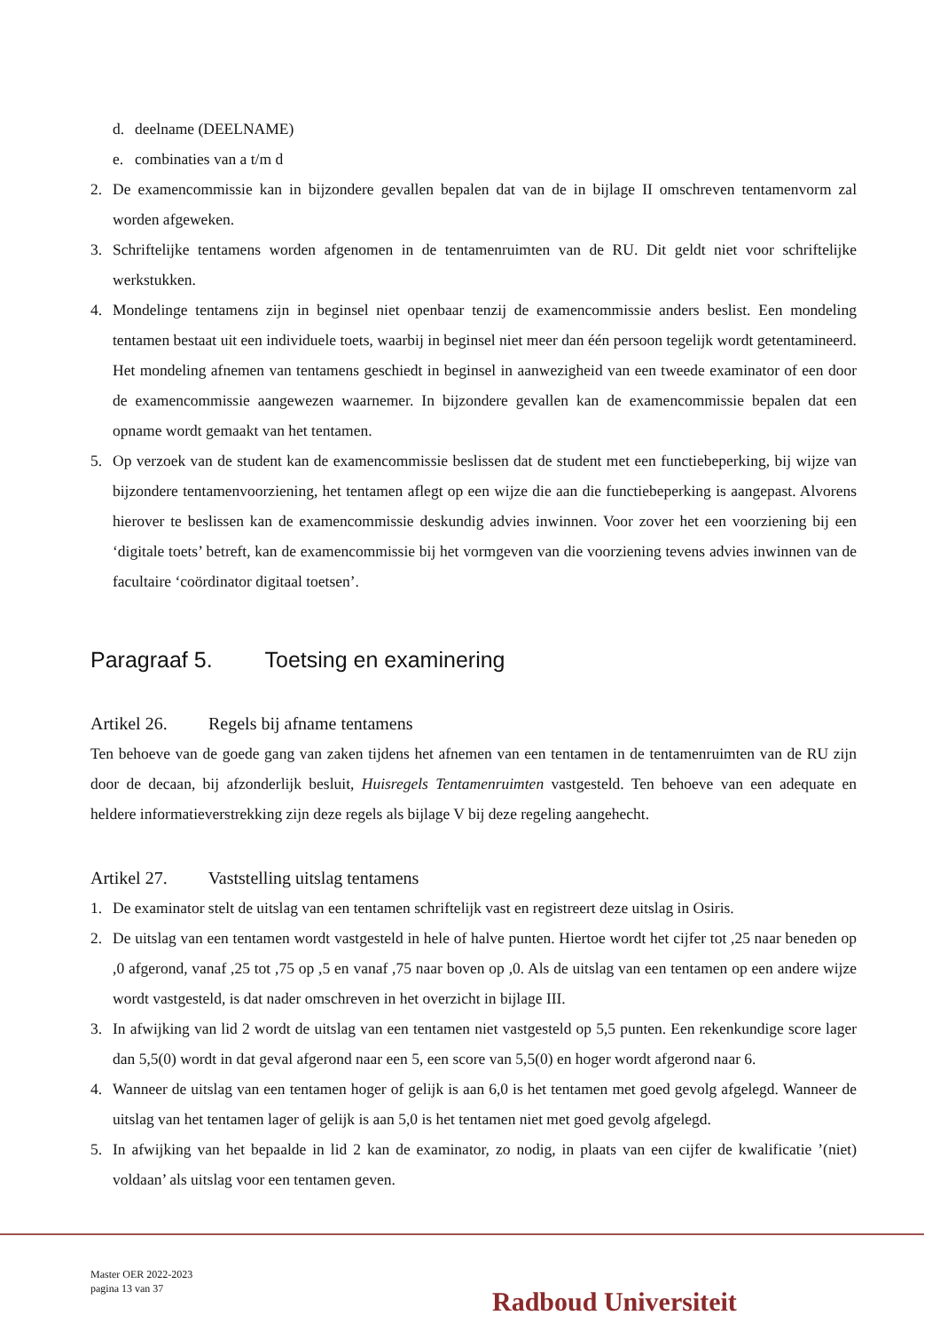d. deelname (DEELNAME)
e. combinaties van a t/m d
2. De examencommissie kan in bijzondere gevallen bepalen dat van de in bijlage II omschreven tentamenvorm zal worden afgeweken.
3. Schriftelijke tentamens worden afgenomen in de tentamenruimten van de RU. Dit geldt niet voor schriftelijke werkstukken.
4. Mondelinge tentamens zijn in beginsel niet openbaar tenzij de examencommissie anders beslist. Een mondeling tentamen bestaat uit een individuele toets, waarbij in beginsel niet meer dan één persoon tegelijk wordt getentamineerd. Het mondeling afnemen van tentamens geschiedt in beginsel in aanwezigheid van een tweede examinator of een door de examencommissie aangewezen waarnemer. In bijzondere gevallen kan de examencommissie bepalen dat een opname wordt gemaakt van het tentamen.
5. Op verzoek van de student kan de examencommissie beslissen dat de student met een functiebeperking, bij wijze van bijzondere tentamenvoorziening, het tentamen aflegt op een wijze die aan die functiebeperking is aangepast. Alvorens hierover te beslissen kan de examencommissie deskundig advies inwinnen. Voor zover het een voorziening bij een ‘digitale toets’ betreft, kan de examencommissie bij het vormgeven van die voorziening tevens advies inwinnen van de facultaire ‘coördinator digitaal toetsen’.
Paragraaf 5. Toetsing en examinering
Artikel 26. Regels bij afname tentamens
Ten behoeve van de goede gang van zaken tijdens het afnemen van een tentamen in de tentamenruimten van de RU zijn door de decaan, bij afzonderlijk besluit, Huisregels Tentamenruimten vastgesteld. Ten behoeve van een adequate en heldere informatieverstrekking zijn deze regels als bijlage V bij deze regeling aangehecht.
Artikel 27. Vaststelling uitslag tentamens
1. De examinator stelt de uitslag van een tentamen schriftelijk vast en registreert deze uitslag in Osiris.
2. De uitslag van een tentamen wordt vastgesteld in hele of halve punten. Hiertoe wordt het cijfer tot ,25 naar beneden op ,0 afgerond, vanaf ,25 tot ,75 op ,5 en vanaf ,75 naar boven op ,0. Als de uitslag van een tentamen op een andere wijze wordt vastgesteld, is dat nader omschreven in het overzicht in bijlage III.
3. In afwijking van lid 2 wordt de uitslag van een tentamen niet vastgesteld op 5,5 punten. Een rekenkundige score lager dan 5,5(0) wordt in dat geval afgerond naar een 5, een score van 5,5(0) en hoger wordt afgerond naar 6.
4. Wanneer de uitslag van een tentamen hoger of gelijk is aan 6,0 is het tentamen met goed gevolg afgelegd. Wanneer de uitslag van het tentamen lager of gelijk is aan 5,0 is het tentamen niet met goed gevolg afgelegd.
5. In afwijking van het bepaalde in lid 2 kan de examinator, zo nodig, in plaats van een cijfer de kwalificatie ’(niet) voldaan’ als uitslag voor een tentamen geven.
Master OER 2022-2023
pagina 13 van 37
Radboud Universiteit